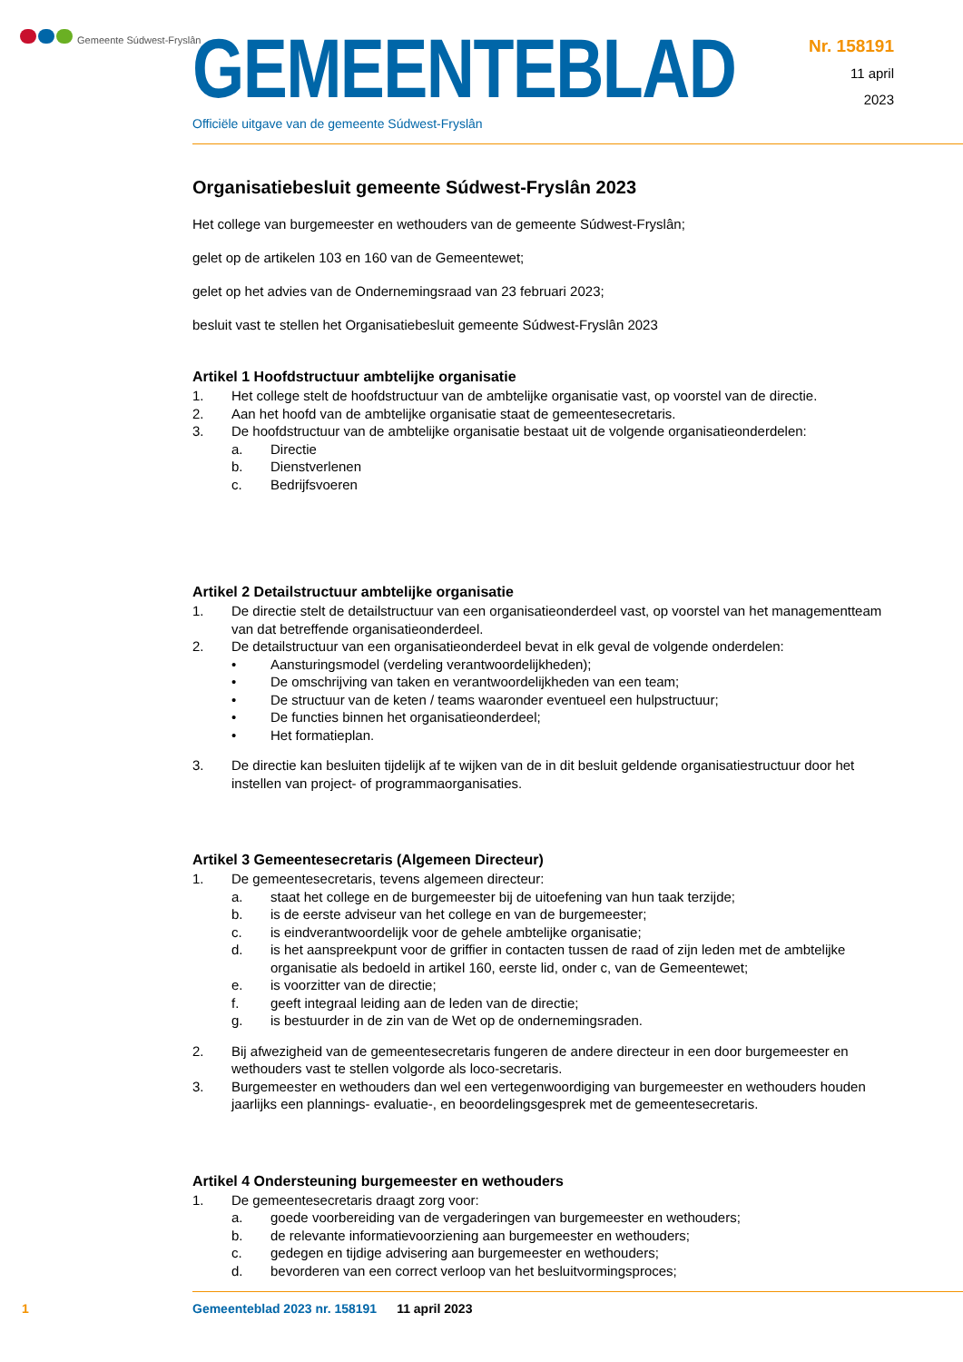Gemeente Súdwest-Fryslân
Nr. 158191
11 april
2023
GEMEENTEBLAD
Officiële uitgave van de gemeente Súdwest-Fryslân
Organisatiebesluit gemeente Súdwest-Fryslân 2023
Het college van burgemeester en wethouders van de gemeente Súdwest-Fryslân;
gelet op de artikelen 103 en 160 van de Gemeentewet;
gelet op het advies van de Ondernemingsraad van 23 februari 2023;
besluit vast te stellen het Organisatiebesluit gemeente Súdwest-Fryslân 2023
Artikel 1 Hoofdstructuur ambtelijke organisatie
1. Het college stelt de hoofdstructuur van de ambtelijke organisatie vast, op voorstel van de directie.
2. Aan het hoofd van de ambtelijke organisatie staat de gemeentesecretaris.
3. De hoofdstructuur van de ambtelijke organisatie bestaat uit de volgende organisatieonderdelen:
a. Directie
b. Dienstverlenen
c. Bedrijfsvoeren
Artikel 2 Detailstructuur ambtelijke organisatie
1. De directie stelt de detailstructuur van een organisatieonderdeel vast, op voorstel van het managementteam van dat betreffende organisatieonderdeel.
2. De detailstructuur van een organisatieonderdeel bevat in elk geval de volgende onderdelen:
• Aansturingsmodel (verdeling verantwoordelijkheden);
• De omschrijving van taken en verantwoordelijkheden van een team;
• De structuur van de keten / teams waaronder eventueel een hulpstructuur;
• De functies binnen het organisatieonderdeel;
• Het formatieplan.
3. De directie kan besluiten tijdelijk af te wijken van de in dit besluit geldende organisatiestructuur door het instellen van project- of programmaorganisaties.
Artikel 3 Gemeentesecretaris (Algemeen Directeur)
1. De gemeentesecretaris, tevens algemeen directeur:
a. staat het college en de burgemeester bij de uitoefening van hun taak terzijde;
b. is de eerste adviseur van het college en van de burgemeester;
c. is eindverantwoordelijk voor de gehele ambtelijke organisatie;
d. is het aanspreekpunt voor de griffier in contacten tussen de raad of zijn leden met de ambtelijke organisatie als bedoeld in artikel 160, eerste lid, onder c, van de Gemeentewet;
e. is voorzitter van de directie;
f. geeft integraal leiding aan de leden van de directie;
g. is bestuurder in de zin van de Wet op de ondernemingsraden.
2. Bij afwezigheid van de gemeentesecretaris fungeren de andere directeur in een door burgemeester en wethouders vast te stellen volgorde als loco-secretaris.
3. Burgemeester en wethouders dan wel een vertegenwoordiging van burgemeester en wethouders houden jaarlijks een plannings- evaluatie-, en beoordelingsgesprek met de gemeentesecretaris.
Artikel 4 Ondersteuning burgemeester en wethouders
1. De gemeentesecretaris draagt zorg voor:
a. goede voorbereiding van de vergaderingen van burgemeester en wethouders;
b. de relevante informatievoorziening aan burgemeester en wethouders;
c. gedegen en tijdige advisering aan burgemeester en wethouders;
d. bevorderen van een correct verloop van het besluitvormingsproces;
1 Gemeenteblad 2023 nr. 158191 11 april 2023